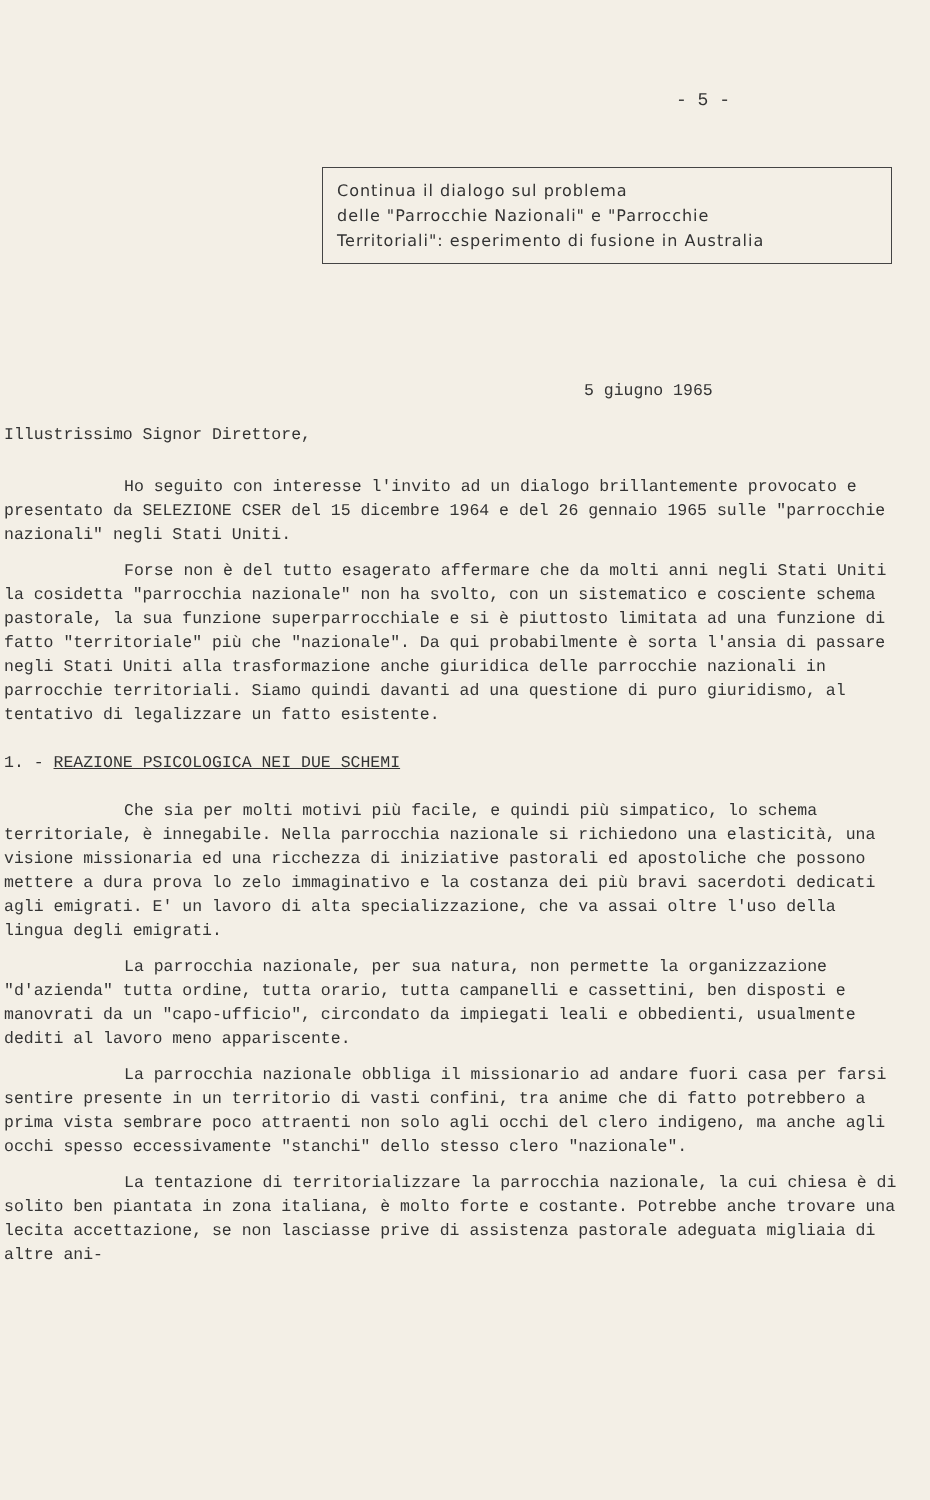- 5 -
Continua il dialogo sul problema
delle "Parrocchie Nazionali" e "Parrocchie
Territoriali": esperimento di fusione in Australia
5 giugno 1965
Illustrissimo Signor Direttore,
Ho seguito con interesse l'invito ad un dialogo brillantemente provocato e presentato da SELEZIONE CSER del 15 dicembre 1964 e del 26 gennaio 1965 sulle "parrocchie nazionali" negli Stati Uniti.
Forse non è del tutto esagerato affermare che da molti anni negli Stati Uniti la cosidetta "parrocchia nazionale" non ha svolto, con un sistematico e cosciente schema pastorale, la sua funzione superparrocchiale e si è piuttosto limitata ad una funzione di fatto "territoriale" più che "nazionale". Da qui probabilmente è sorta l'ansia di passare negli Stati Uniti alla trasformazione anche giuridica delle parrocchie nazionali in parrocchie territoriali. Siamo quindi davanti ad una questione di puro giuridismo, al tentativo di legalizzare un fatto esistente.
1. - REAZIONE PSICOLOGICA NEI DUE SCHEMI
Che sia per molti motivi più facile, e quindi più simpatico, lo schema territoriale, è innegabile. Nella parrocchia nazionale si richiedono una elasticità, una visione missionaria ed una ricchezza di iniziative pastorali ed apostoliche che possono mettere a dura prova lo zelo immaginativo e la costanza dei più bravi sacerdoti dedicati agli emigrati. E' un lavoro di alta specializzazione, che va assai oltre l'uso della lingua degli emigrati.
La parrocchia nazionale, per sua natura, non permette la organizzazione "d'azienda" tutta ordine, tutta orario, tutta campanelli e cassettini, ben disposti e manovrati da un "capo-ufficio", circondato da impiegati leali e obbedienti, usualmente dediti al lavoro meno appariscente.
La parrocchia nazionale obbliga il missionario ad andare fuori casa per farsi sentire presente in un territorio di vasti confini, tra anime che di fatto potrebbero a prima vista sembrare poco attraenti non solo agli occhi del clero indigeno, ma anche agli occhi spesso eccessivamente "stanchi" dello stesso clero "nazionale".
La tentazione di territorializzare la parrocchia nazionale, la cui chiesa è di solito ben piantata in zona italiana, è molto forte e costante. Potrebbe anche trovare una lecita accettazione, se non lasciasse prive di assistenza pastorale adeguata migliaia di altre ani-